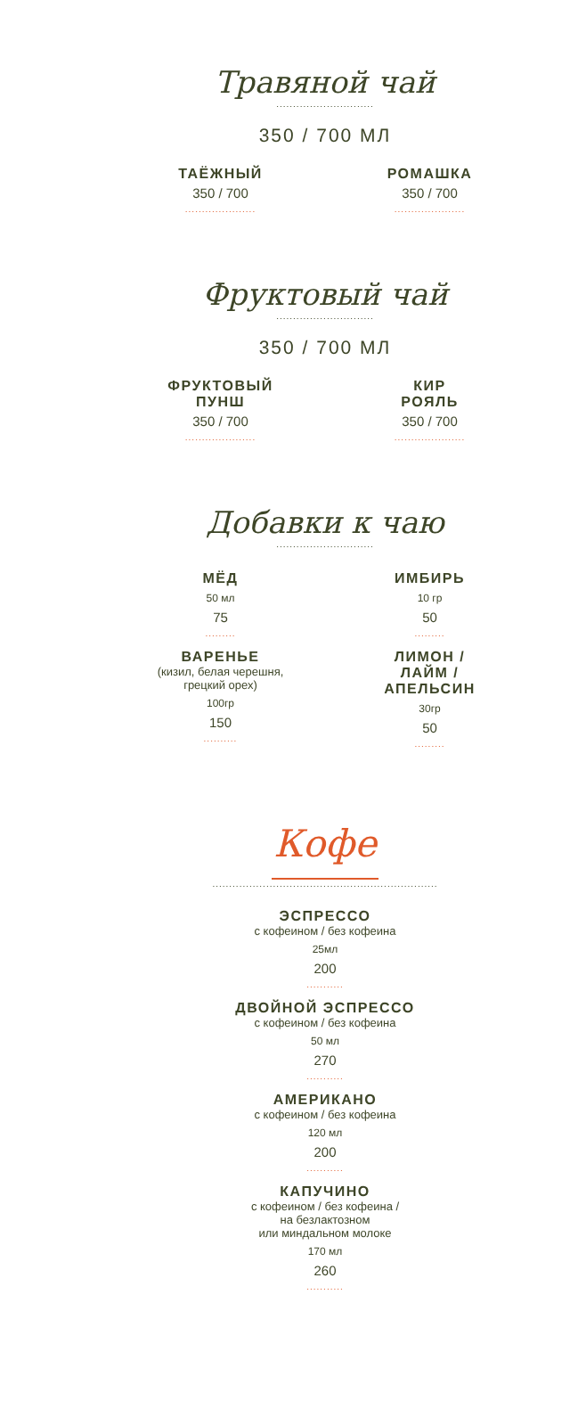Травяной чай
.............................
350 / 700 МЛ
ТАЁЖНЫЙ
350 / 700
.....................
РОМАШКА
350 / 700
.....................
Фруктовый чай
.............................
350 / 700 МЛ
ФРУКТОВЫЙ
ПУНШ
350 / 700
.....................
КИР
РОЯЛЬ
350 / 700
.....................
Добавки к чаю
.............................
МЁД
50 мл
75
.........
ВАРЕНЬЕ
(кизил, белая черешня,
грецкий орех)
100гр
150
..........
ИМБИРЬ
10 гр
50
.........
ЛИМОН /
ЛАЙМ /
АПЕЛЬСИН
30гр
50
.........
Кофе
...................................................................
ЭСПРЕССО
с кофеином / без кофеина
25мл
200
...........
ДВОЙНОЙ ЭСПРЕССО
с кофеином / без кофеина
50 мл
270
...........
АМЕРИКАНО
с кофеином / без кофеина
120 мл
200
...........
КАПУЧИНО
с кофеином / без кофеина /
на безлактозном
или миндальном молоке
170 мл
260
...........